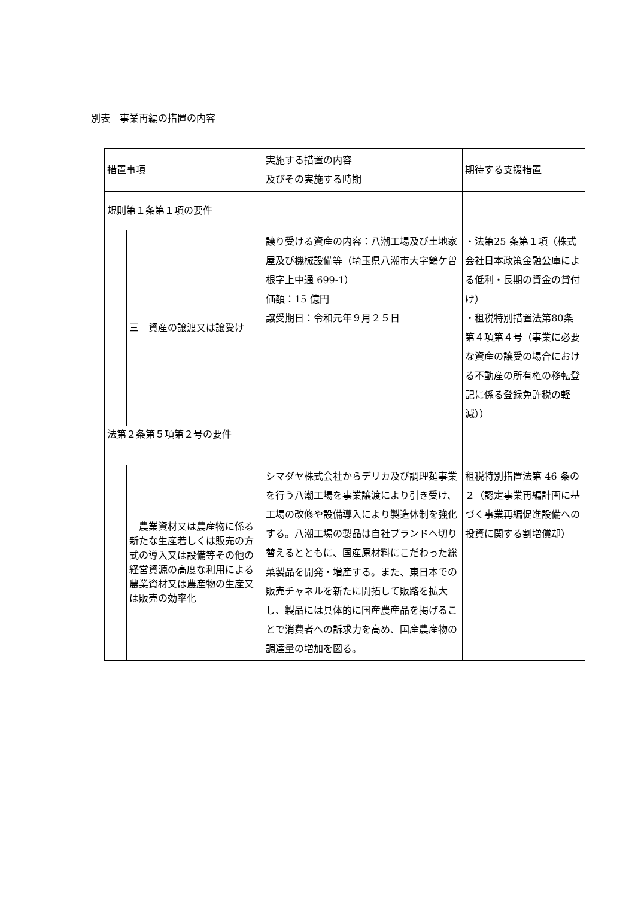別表　事業再編の措置の内容
| 措置事項 | | 実施する措置の内容 及びその実施する時期 | 期待する支援措置 |
| 規則第１条第１項の要件 | | | |
| | 三 資産の譲渡又は譲受け | 譲り受ける資産の内容：八潮工場及び土地家屋及び機械設備等（埼玉県八潮市大字鶴ケ曽根字上中通 699-1） 価額：15 億円 譲受期日：令和元年９月２５日 | ・法第25 条第１項（株式会社日本政策金融公庫による低利・長期の資金の貸付け） ・租税特別措置法第80条第４項第４号（事業に必要な資産の譲受の場合における不動産の所有権の移転登記に係る登録免許税の軽減）） |
| 法第２条第５項第２号の要件 | | | |
| | 農業資材又は農産物に係る新たな生産若しくは販売の方式の導入又は設備等その他の経営資源の高度な利用による農業資材又は農産物の生産又は販売の効率化 | シマダヤ株式会社からデリカ及び調理麺事業を行う八潮工場を事業譲渡により引き受け、工場の改修や設備導入により製造体制を強化する。八潮工場の製品は自社ブランドへ切り替えるとともに、国産原材料にこだわった総菜製品を開発・増産する。また、東日本での販売チャネルを新たに開拓して販路を拡大し、製品には具体的に国産農産品を掲げることで消費者への訴求力を高め、国産農産物の調達量の増加を図る。 | 租税特別措置法第 46 条の２（認定事業再編計画に基づく事業再編促進設備への投資に関する割増償却） |